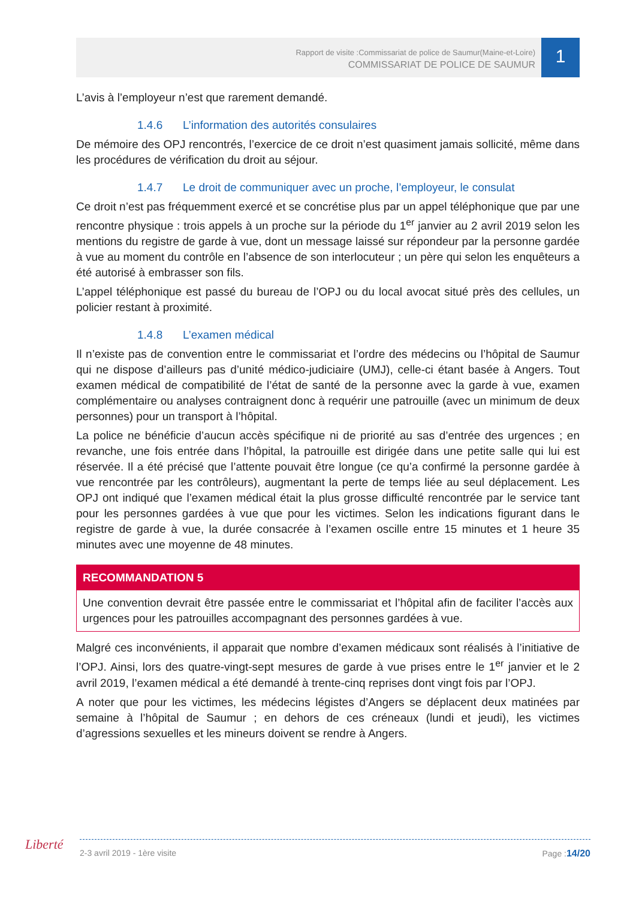Rapport de visite :Commissariat de police de Saumur(Maine-et-Loire)
COMMISSARIAT DE POLICE DE SAUMUR
1
L’avis à l’employeur n’est que rarement demandé.
1.4.6 L’information des autorités consulaires
De mémoire des OPJ rencontrés, l’exercice de ce droit n’est quasiment jamais sollicité, même dans les procédures de vérification du droit au séjour.
1.4.7 Le droit de communiquer avec un proche, l’employeur, le consulat
Ce droit n’est pas fréquemment exercé et se concrétise plus par un appel téléphonique que par une rencontre physique : trois appels à un proche sur la période du 1<sup>er</sup> janvier au 2 avril 2019 selon les mentions du registre de garde à vue, dont un message laissé sur répondeur par la personne gardée à vue au moment du contrôle en l’absence de son interlocuteur ; un père qui selon les enquêteurs a été autorisé à embrasser son fils.
L’appel téléphonique est passé du bureau de l’OPJ ou du local avocat situé près des cellules, un policier restant à proximité.
1.4.8 L’examen médical
Il n’existe pas de convention entre le commissariat et l’ordre des médecins ou l’hôpital de Saumur qui ne dispose d’ailleurs pas d’unité médico-judiciaire (UMJ), celle-ci étant basée à Angers. Tout examen médical de compatibilité de l’état de santé de la personne avec la garde à vue, examen complémentaire ou analyses contraignent donc à requérir une patrouille (avec un minimum de deux personnes) pour un transport à l’hôpital.
La police ne bénéficie d’aucun accès spécifique ni de priorité au sas d’entrée des urgences ; en revanche, une fois entrée dans l’hôpital, la patrouille est dirigée dans une petite salle qui lui est réservée. Il a été précisé que l’attente pouvait être longue (ce qu’a confirmé la personne gardée à vue rencontrée par les contrôleurs), augmentant la perte de temps liée au seul déplacement. Les OPJ ont indiqué que l’examen médical était la plus grosse difficulté rencontrée par le service tant pour les personnes gardées à vue que pour les victimes. Selon les indications figurant dans le registre de garde à vue, la durée consacrée à l’examen oscille entre 15 minutes et 1 heure 35 minutes avec une moyenne de 48 minutes.
RECOMMANDATION 5
Une convention devrait être passée entre le commissariat et l’hôpital afin de faciliter l’accès aux urgences pour les patrouilles accompagnant des personnes gardées à vue.
Malgré ces inconvénients, il apparait que nombre d’examen médicaux sont réalisés à l’initiative de l’OPJ. Ainsi, lors des quatre-vingt-sept mesures de garde à vue prises entre le 1<sup>er</sup> janvier et le 2 avril 2019, l’examen médical a été demandé à trente-cinq reprises dont vingt fois par l’OPJ.
A noter que pour les victimes, les médecins légistes d’Angers se déplacent deux matinées par semaine à l’hôpital de Saumur ; en dehors de ces créneaux (lundi et jeudi), les victimes d’agressions sexuelles et les mineurs doivent se rendre à Angers.
Liberté 2-3 avril 2019 - 1ère visite Page :14/20